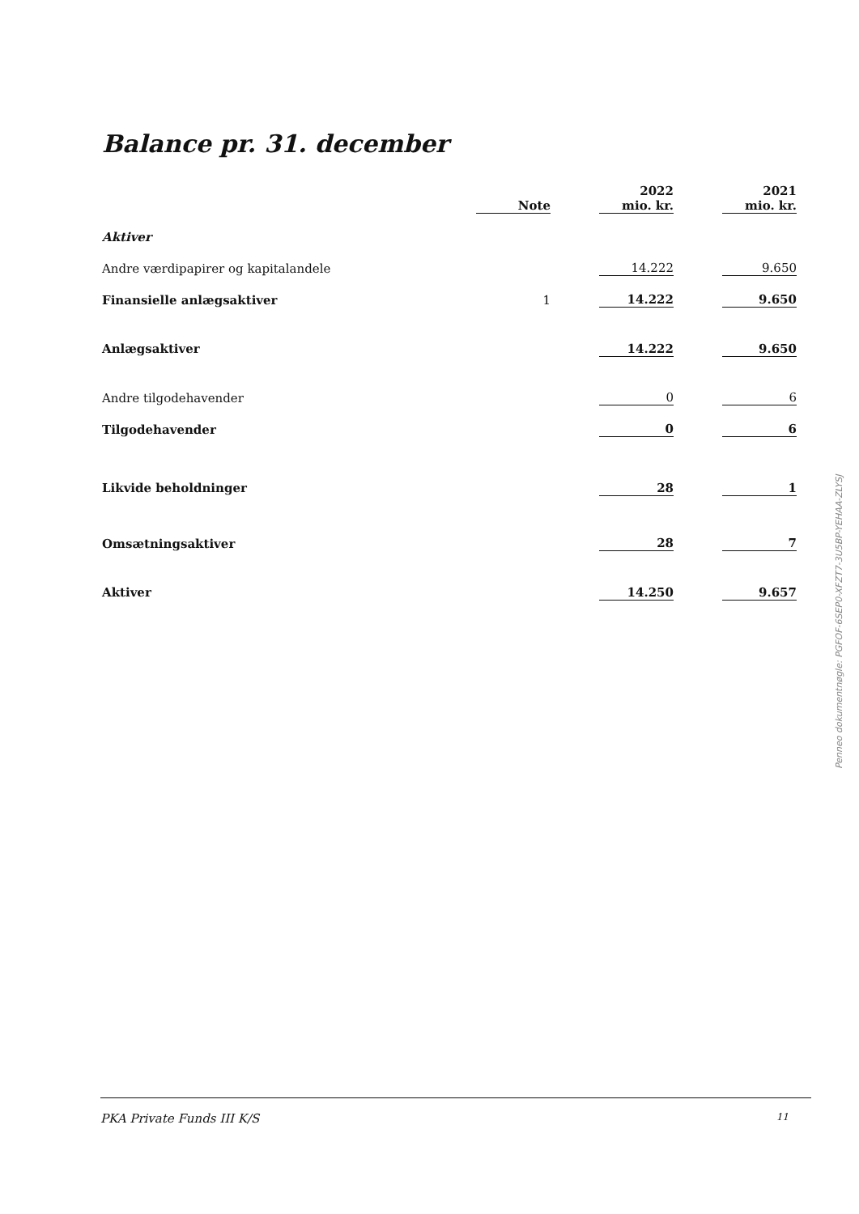Balance pr. 31. december
| | Note | | 2022 mio. kr. | | 2021 mio. kr. |
| --- | --- | --- | --- | --- | --- |
| Aktiver | | | | | |
| Andre værdipapirer og kapitalandele | | | 14.222 | | 9.650 |
| Finansielle anlægsaktiver | 1 | | 14.222 | | 9.650 |
| Anlægsaktiver | | | 14.222 | | 9.650 |
| Andre tilgodehavender | | | 0 | | 6 |
| Tilgodehavender | | | 0 | | 6 |
| Likvide beholdninger | | | 28 | | 1 |
| Omsætningsaktiver | | | 28 | | 7 |
| Aktiver | | | 14.250 | | 9.657 |
Penneo dokumentnøgle: PGFOF-6SEP0-XFZT7-3U5BP-YEHAA-ZLYSJ
PKA Private Funds III K/S 11